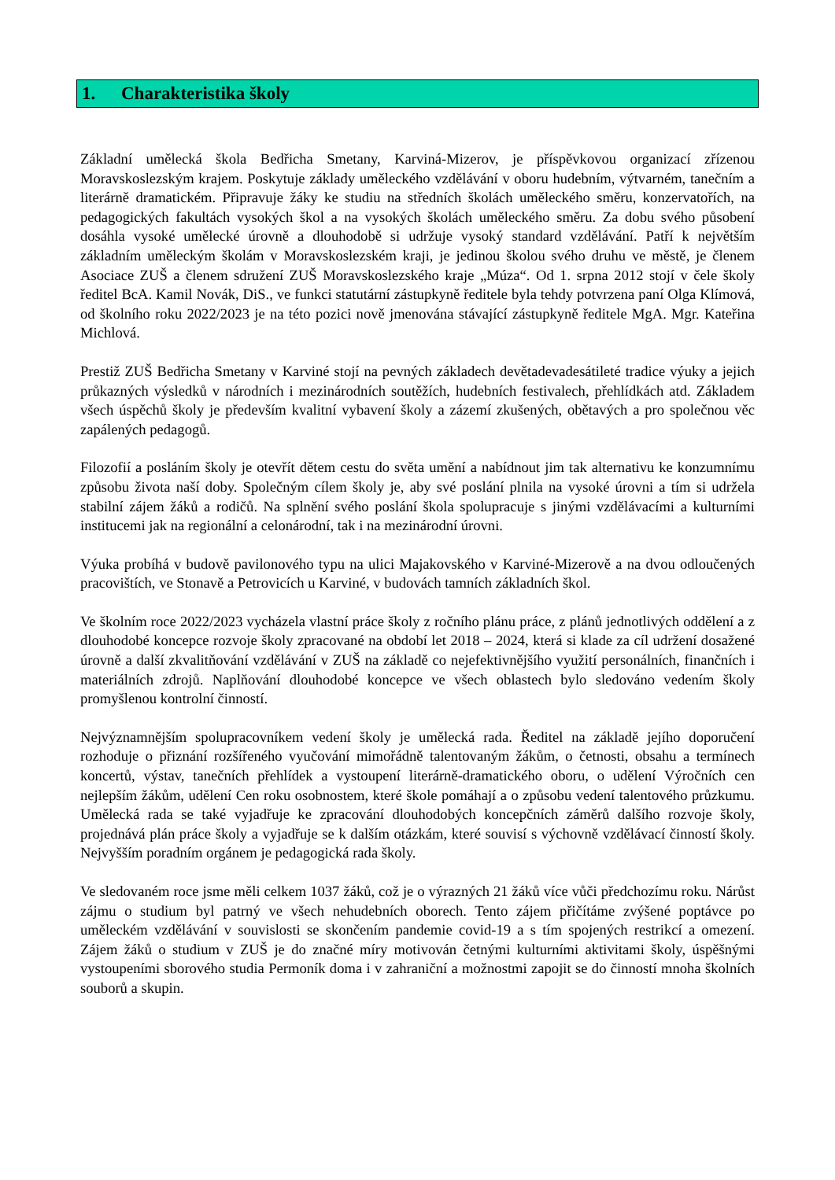1. Charakteristika školy
Základní umělecká škola Bedřicha Smetany, Karviná-Mizerov, je příspěvkovou organizací zřízenou Moravskoslezským krajem. Poskytuje základy uměleckého vzdělávání v oboru hudebním, výtvarném, tanečním a literárně dramatickém. Připravuje žáky ke studiu na středních školách uměleckého směru, konzervatořích, na pedagogických fakultách vysokých škol a na vysokých školách uměleckého směru. Za dobu svého působení dosáhla vysoké umělecké úrovně a dlouhodobě si udržuje vysoký standard vzdělávání. Patří k největším základním uměleckým školám v Moravskoslezském kraji, je jedinou školou svého druhu ve městě, je členem Asociace ZUŠ a členem sdružení ZUŠ Moravskoslezského kraje „Múza“. Od 1. srpna 2012 stojí v čele školy ředitel BcA. Kamil Novák, DiS., ve funkci statutární zástupkyně ředitele byla tehdy potvrzena paní Olga Klímová, od školního roku 2022/2023 je na této pozici nově jmenována stávající zástupkyně ředitele MgA. Mgr. Kateřina Michlová.
Prestiž ZUŠ Bedřicha Smetany v Karviné stojí na pevných základech devětadevadesátileté tradice výuky a jejich průkazných výsledků v národních i mezinárodních soutěžích, hudebních festivalech, přehlídkách atd. Základem všech úspěchů školy je především kvalitní vybavení školy a zázemí zkušených, obětavých a pro společnou věc zapálených pedagogů.
Filozofií a posláním školy je otevřít dětem cestu do světa umění a nabídnout jim tak alternativu ke konzumnímu způsobu života naší doby. Společným cílem školy je, aby své poslání plnila na vysoké úrovni a tím si udržela stabilní zájem žáků a rodičů. Na splnění svého poslání škola spolupracuje s jinými vzdělávacími a kulturními institucemi jak na regionální a celonárodní, tak i na mezinárodní úrovni.
Výuka probíhá v budově pavilonového typu na ulici Majakovského v Karviné-Mizerově a na dvou odloučených pracovištích, ve Stonavě a Petrovicích u Karviné, v budovách tamních základních škol.
Ve školním roce 2022/2023 vycházela vlastní práce školy z ročního plánu práce, z plánů jednotlivých oddělení a z dlouhodobé koncepce rozvoje školy zpracované na období let 2018 – 2024, která si klade za cíl udržení dosažené úrovně a další zkvalitňování vzdělávání v ZUŠ na základě co nejefektivnějšího využití personálních, finančních i materiálních zdrojů. Naplňování dlouhodobé koncepce ve všech oblastech bylo sledováno vedením školy promyšlenou kontrolní činností.
Nejvýznamnějším spolupracovníkem vedení školy je umělecká rada. Ředitel na základě jejího doporučení rozhoduje o přiznání rozšířeného vyučování mimořádně talentovaným žákům, o četnosti, obsahu a termínech koncertů, výstav, tanečních přehlídek a vystoupení literárně-dramatického oboru, o udělení Výročních cen nejlepším žákům, udělení Cen roku osobnostem, které škole pomáhají a o způsobu vedení talentového průzkumu. Umělecká rada se také vyjadřuje ke zpracování dlouhodobých koncepčních záměrů dalšího rozvoje školy, projednává plán práce školy a vyjadřuje se k dalším otázkám, které souvisí s výchovně vzdělávací činností školy. Nejvyšším poradním orgánem je pedagogická rada školy.
Ve sledovaném roce jsme měli celkem 1037 žáků, což je o výrazných 21 žáků více vůči předchozímu roku. Nárůst zájmu o studium byl patrný ve všech nehudebních oborech. Tento zájem přičítáme zvýšené poptávce po uměleckém vzdělávání v souvislosti se skončením pandemie covid-19 a s tím spojených restrikcí a omezení. Zájem žáků o studium v ZUŠ je do značné míry motivován četnými kulturními aktivitami školy, úspěšnými vystoupeními sborového studia Permoník doma i v zahraniční a možnostmi zapojit se do činností mnoha školních souborů a skupin.